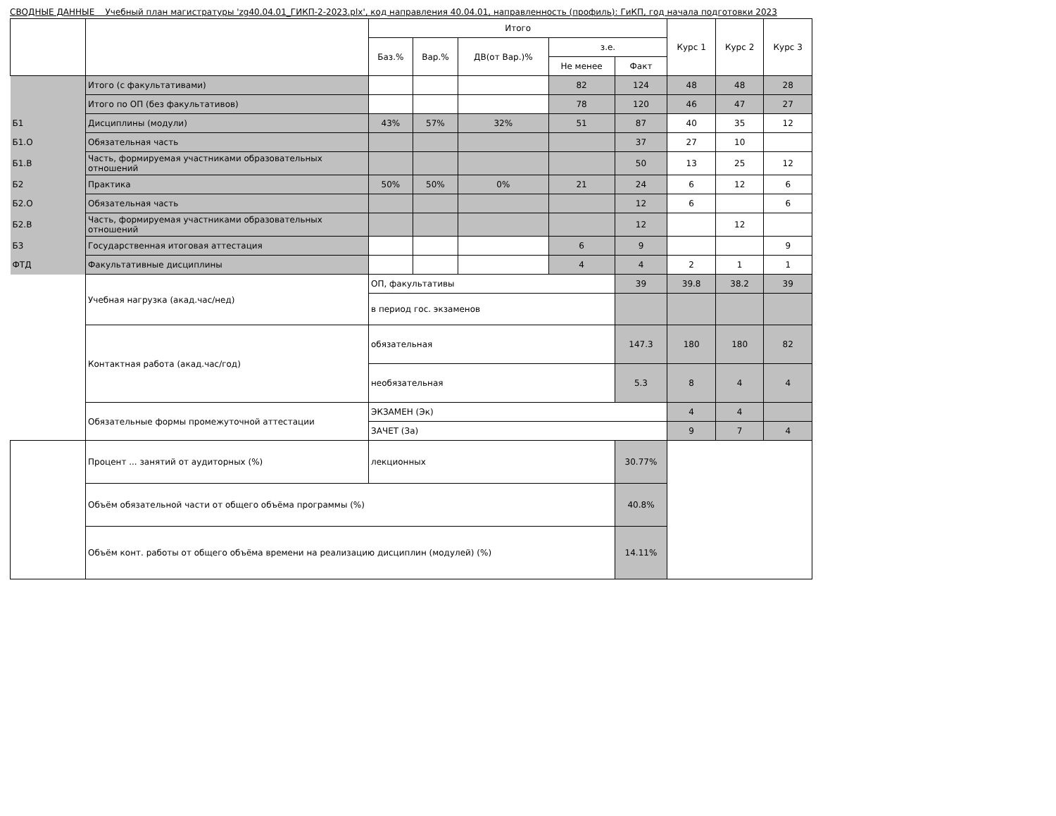СВОДНЫЕ ДАННЫЕ Учебный план магистратуры 'zg40.04.01_ГИКП-2-2023.plx', код направления 40.04.01, направленность (профиль): ГиКП, год начала подготовки 2023
| | | Итого | | | | | Курс 1 | Курс 2 | Курс 3 |
| --- | --- | --- | --- | --- | --- | --- | --- | --- | --- |
| | | Баз.% | Вар.% | ДВ(от Вар.)% | з.е. | | | | |
| | | | | | Не менее | Факт | | | |
| | Итого (с факультативами) | | | | 82 | 124 | 48 | 48 | 28 |
| | Итого по ОП (без факультативов) | | | | 78 | 120 | 46 | 47 | 27 |
| Б1 | Дисциплины (модули) | 43% | 57% | 32% | 51 | 87 | 40 | 35 | 12 |
| Б1.О | Обязательная часть | | | | | 37 | 27 | 10 | |
| Б1.В | Часть, формируемая участниками образовательных отношений | | | | | 50 | 13 | 25 | 12 |
| Б2 | Практика | 50% | 50% | 0% | 21 | 24 | 6 | 12 | 6 |
| Б2.О | Обязательная часть | | | | | 12 | 6 | | 6 |
| Б2.В | Часть, формируемая участниками образовательных отношений | | | | | 12 | | 12 | |
| Б3 | Государственная итоговая аттестация | | | | 6 | 9 | | | 9 |
| ФТД | Факультативные дисциплины | | | | 4 | 4 | 2 | 1 | 1 |
| | Учебная нагрузка (акад.час/нед) | ОП, факультативы | | | | 39 | 39.8 | 38.2 | 39 |
| | | в период гос. экзаменов | | | | | | | |
| | Контактная работа (акад.час/год) | обязательная | | | | 147.3 | 180 | 180 | 82 |
| | | необязательная | | | | 5.3 | 8 | 4 | 4 |
| | Обязательные формы промежуточной аттестации | ЭКЗАМЕН (Эк) | | | | | 4 | 4 | |
| | | ЗАЧЕТ (За) | | | | | 9 | 7 | 4 |
| | Процент ... занятий от аудиторных (%) | лекционных | | | | 30.77% | | | |
| | Объём обязательной части от общего объёма программы (%) | | | | | 40.8% | | | |
| | Объём конт. работы от общего объёма времени на реализацию дисциплин (модулей) (%) | | | | | 14.11% | | | |